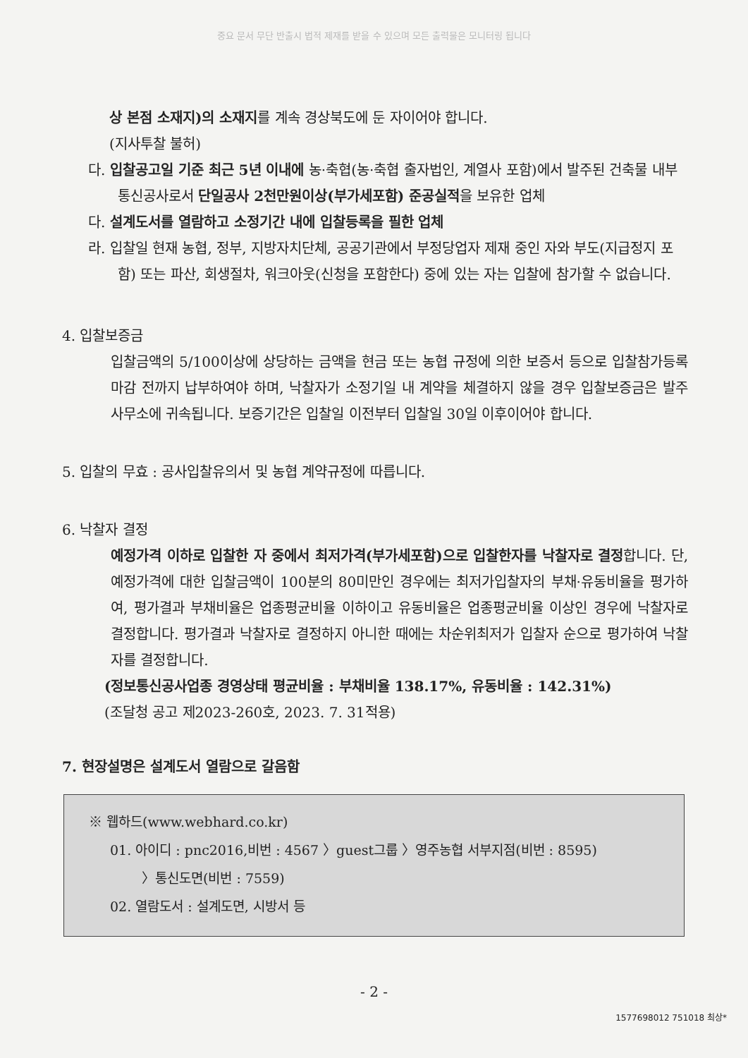중요 문서 무단 반출시 법적 제재를 받을 수 있으며 모든 출력물은 모니터링 됩니다
상 본점 소재지)의 소재지를 계속 경상북도에 둔 자이어야 합니다.
(지사투찰 불허)
다. 입찰공고일 기준 최근 5년 이내에 농·축협(농·축협 출자법인, 계열사 포함)에서 발주된 건축물 내부통신공사로서 단일공사 2천만원이상(부가세포함) 준공실적을 보유한 업체
다. 설계도서를 열람하고 소정기간 내에 입찰등록을 필한 업체
라. 입찰일 현재 농협, 정부, 지방자치단체, 공공기관에서 부정당업자 제재 중인 자와 부도(지급정지 포함) 또는 파산, 회생절차, 워크아웃(신청을 포함한다) 중에 있는 자는 입찰에 참가할 수 없습니다.
4. 입찰보증금
입찰금액의 5/100이상에 상당하는 금액을 현금 또는 농협 규정에 의한 보증서 등으로 입찰참가등록 마감 전까지 납부하여야 하며, 낙찰자가 소정기일 내 계약을 체결하지 않을 경우 입찰보증금은 발주사무소에 귀속됩니다. 보증기간은 입찰일 이전부터 입찰일 30일 이후이어야 합니다.
5. 입찰의 무효 : 공사입찰유의서 및 농협 계약규정에 따릅니다.
6. 낙찰자 결정
예정가격 이하로 입찰한 자 중에서 최저가격(부가세포함)으로 입찰한자를 낙찰자로 결정합니다. 단, 예정가격에 대한 입찰금액이 100분의 80미만인 경우에는 최저가입찰자의 부채·유동비율을 평가하여, 평가결과 부채비율은 업종평균비율 이하이고 유동비율은 업종평균비율 이상인 경우에 낙찰자로 결정합니다. 평가결과 낙찰자로 결정하지 아니한 때에는 차순위최저가 입찰자 순으로 평가하여 낙찰자를 결정합니다.
(정보통신공사업종 경영상태 평균비율 : 부채비율 138.17%, 유동비율 : 142.31%)
(조달청 공고 제2023-260호, 2023. 7. 31적용)
7. 현장설명은 설계도서 열람으로 갈음함
※ 웹하드(www.webhard.co.kr)
01. 아이디 : pnc2016,비번 : 4567 〉guest그룹 〉영주농협 서부지점(비번 : 8595)
〉통신도면(비번 : 7559)
02. 열람도서 : 설계도면, 시방서 등
- 2 -
1577698012 751018 최상*